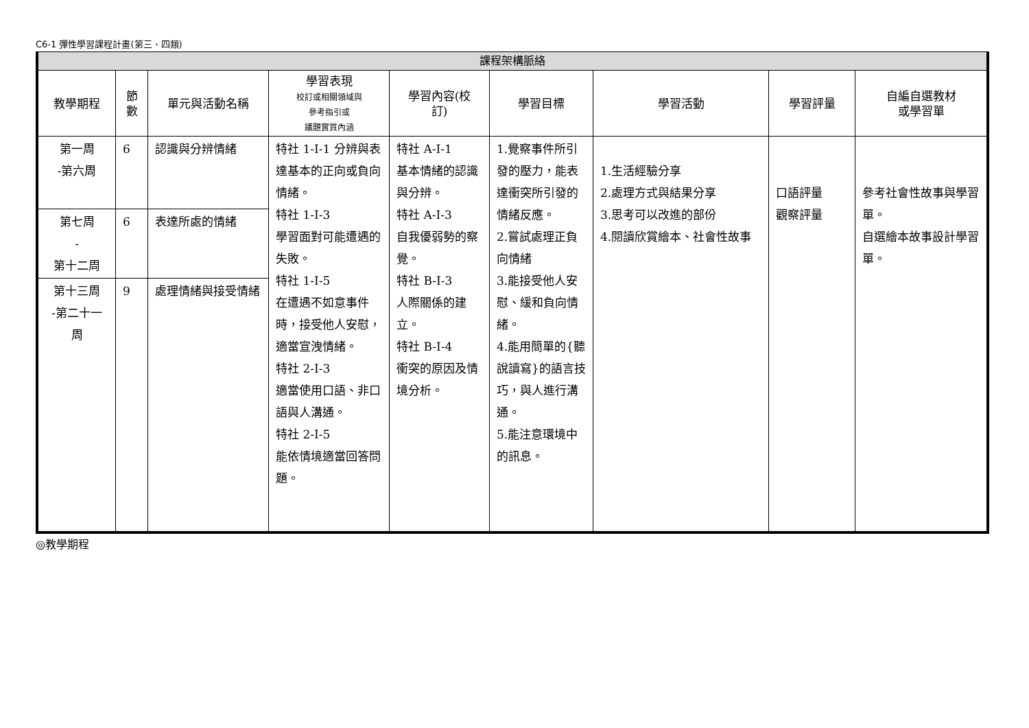C6-1 彈性學習課程計畫(第三、四類)
| 課程架構脈絡 | | | | | | | | |
| --- | --- | --- | --- | --- | --- | --- | --- | --- |
| 教學期程 | 節 數 | 單元與活動名稱 | 學習表現 校訂或相關領域與 參考指引或 議題實質內涵 | 學習內容(校 訂) | 學習目標 | 學習活動 | 學習評量 | 自編自選教材 或學習單 |
| 第一周 -第六周 | 6 | 認識與分辨情緒 | 特社 1-Ⅰ-1 分辨與表達基本的正向或負向情緒。 特社 1-Ⅰ-3 學習面對可能遭遇的失敗。 特社 1-Ⅰ-5 在遭遇不如意事件時，接受他人安慰，適當宣洩情緒。 特社 2-Ⅰ-3 適當使用口語、非口語與人溝通。 特社 2-Ⅰ-5 能依情境適當回答問題。 | 特社 A-Ⅰ-1 基本情緒的認識與分辨。 特社 A-Ⅰ-3 自我優弱勢的察覺。 特社 B-Ⅰ-3 人際關係的建立。 特社 B-Ⅰ-4 衝突的原因及情境分析。 | 1.覺察事件所引發的壓力，能表達衝突所引發的情緒反應。 2.嘗試處理正負向情緒 3.能接受他人安慰、緩和負向情緒。 4.能用簡單的{聽說讀寫}的語言技巧，與人進行溝通。 5.能注意環境中的訊息。 | 1.生活經驗分享 2.處理方式與結果分享 3.思考可以改進的部份 4.閱讀欣賞繪本、社會性故事 | 口語評量 觀察評量 | 參考社會性故事與學習單。 自選繪本故事設計學習單。 |
| 第七周 - 第十二周 | 6 | 表達所處的情緒 | | | | | | |
| 第十三周 -第二十一 周 | 9 | 處理情緒與接受情緒 | | | | | | |
◎教學期程